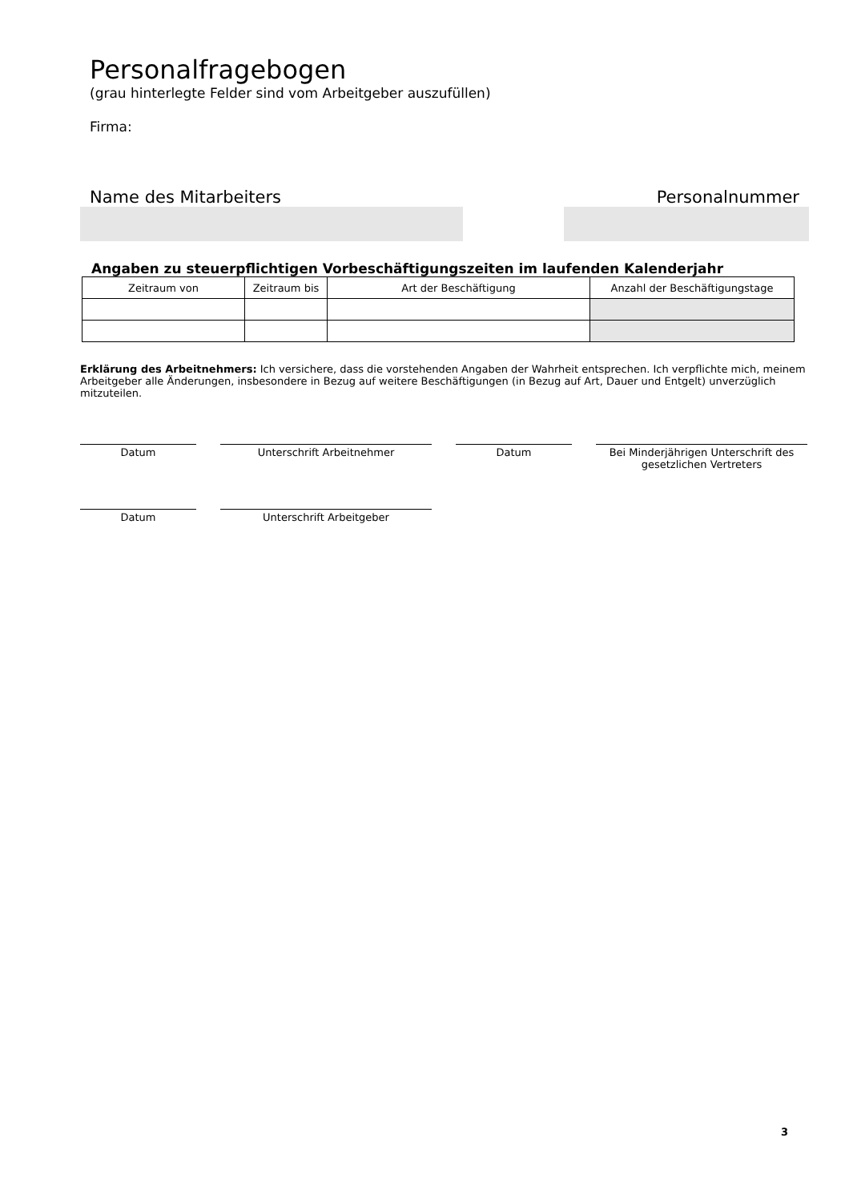Personalfragebogen
(grau hinterlegte Felder sind vom Arbeitgeber auszufüllen)
Firma:
Name des Mitarbeiters Personalnummer
Angaben zu steuerpflichtigen Vorbeschäftigungszeiten im laufenden Kalenderjahr
| Zeitraum von | Zeitraum bis | Art der Beschäftigung | Anzahl der Beschäftigungstage |
| --- | --- | --- | --- |
Erklärung des Arbeitnehmers: Ich versichere, dass die vorstehenden Angaben der Wahrheit entsprechen. Ich verpflichte mich, meinem Arbeitgeber alle Änderungen, insbesondere in Bezug auf weitere Beschäftigungen (in Bezug auf Art, Dauer und Entgelt) unverzüglich mitzuteilen.
Datum Unterschrift Arbeitnehmer Datum Bei Minderjährigen Unterschrift des gesetzlichen Vertreters
Datum Unterschrift Arbeitgeber
3